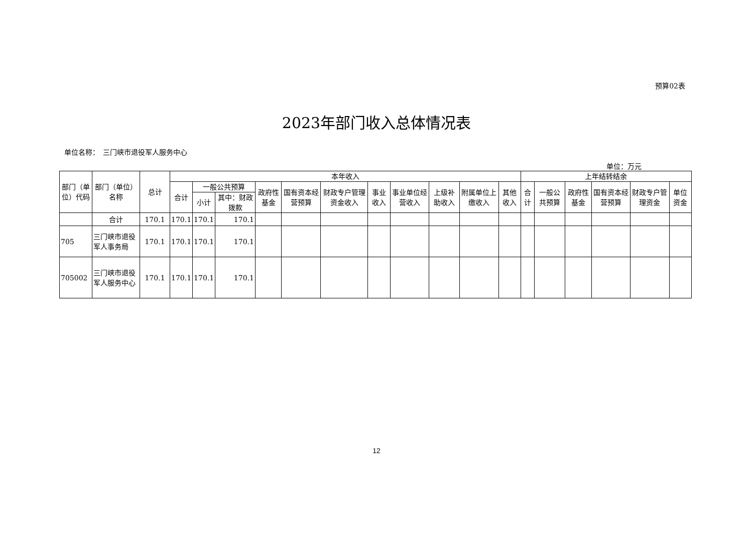预算02表
2023年部门收入总体情况表
单位名称：　三门峡市退役军人服务中心
单位：万元
| 部门（单位）代码 | 部门（单位）名称 | 总计 | 本年收入 | | | | | | | | | | | 上年结转结余 | | | | | |
| --- | --- | --- | --- | --- | --- | --- | --- | --- | --- | --- | --- | --- | --- | --- | --- | --- | --- | --- | --- |
| | | | 合计 | 一般公共预算 | | 政府性基金 | 国有资本经营预算 | 财政专户管理资金收入 | 事业收入 | 事业单位经营收入 | 上级补助收入 | 附属单位上缴收入 | 其他收入 | 合计 | 一般公共预算 | 政府性基金 | 国有资本经营预算 | 财政专户管理资金 | 单位资金 |
| | | | | 小计 | 其中：财政拨款 | | | | | | | | | | | | | | |
| | 合计 | 170.1 | 170.1 | 170.1 | 170.1 | | | | | | | | | | | | | | |
| 705 | 三门峡市退役军人事务局 | 170.1 | 170.1 | 170.1 | 170.1 | | | | | | | | | | | | | | |
| 705002 | 三门峡市退役军人服务中心 | 170.1 | 170.1 | 170.1 | 170.1 | | | | | | | | | | | | | | |
12